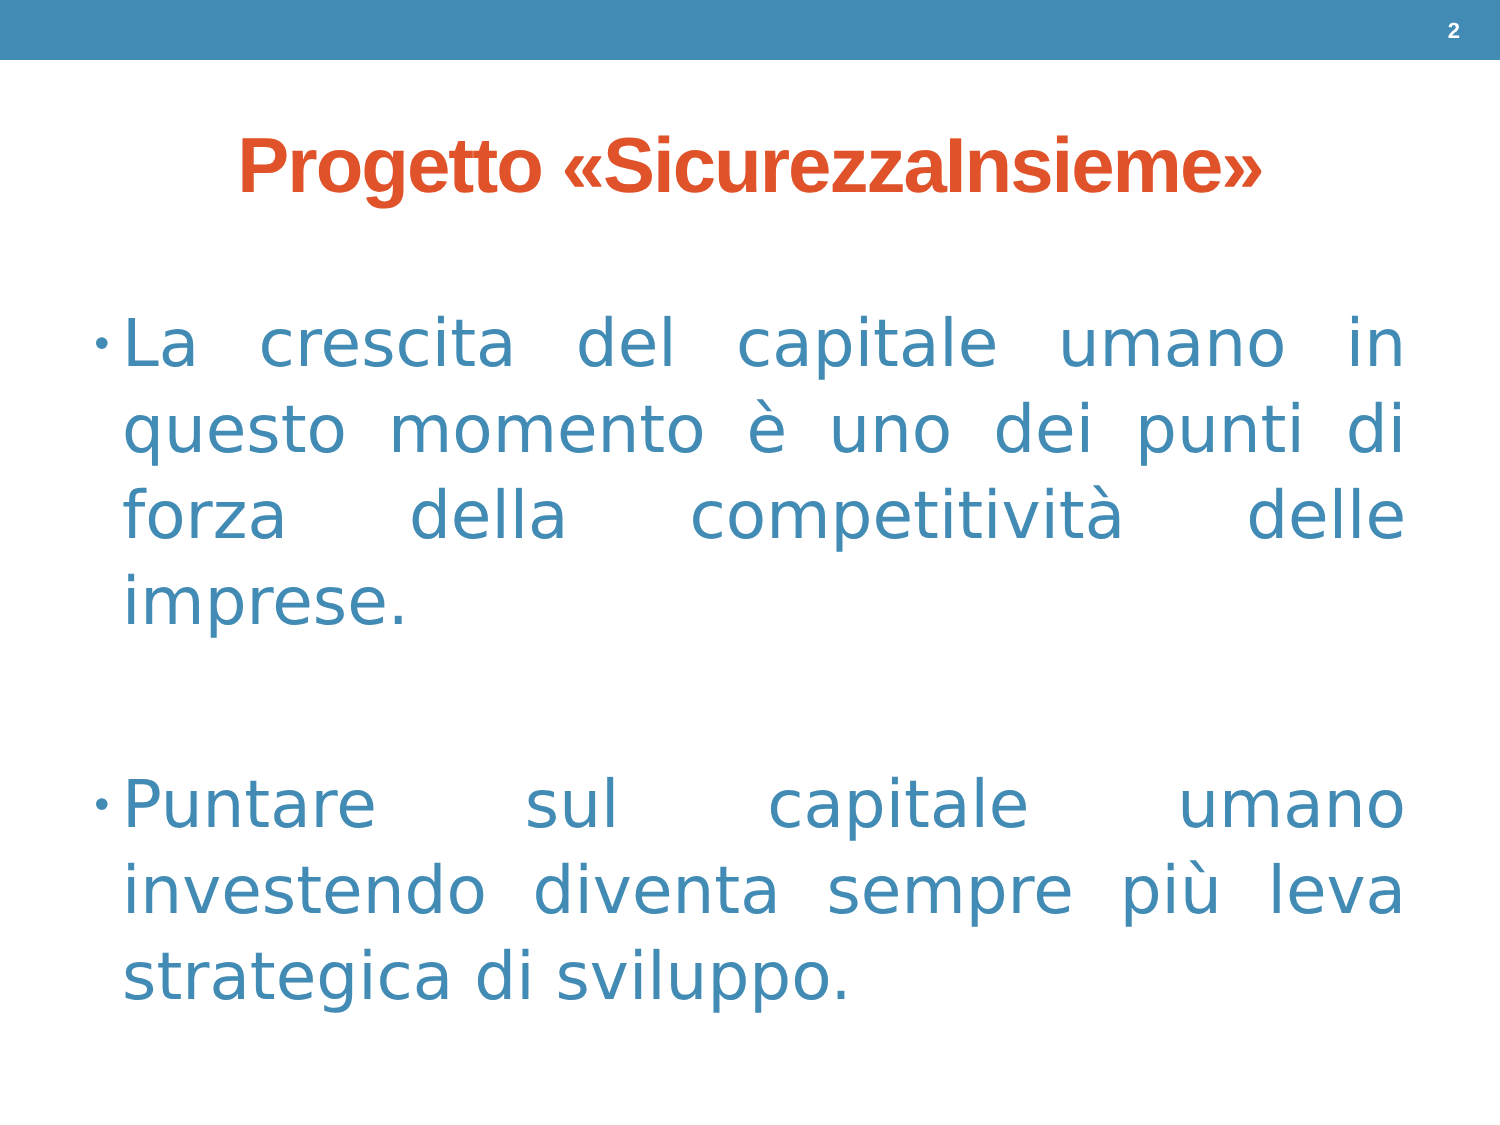2
Progetto «SicurezzaInsieme»
•
La crescita del capitale umano in questo momento è uno dei punti di forza della competitività delle imprese.
•
Puntare sul capitale umano investendo diventa sempre più leva strategica di sviluppo.